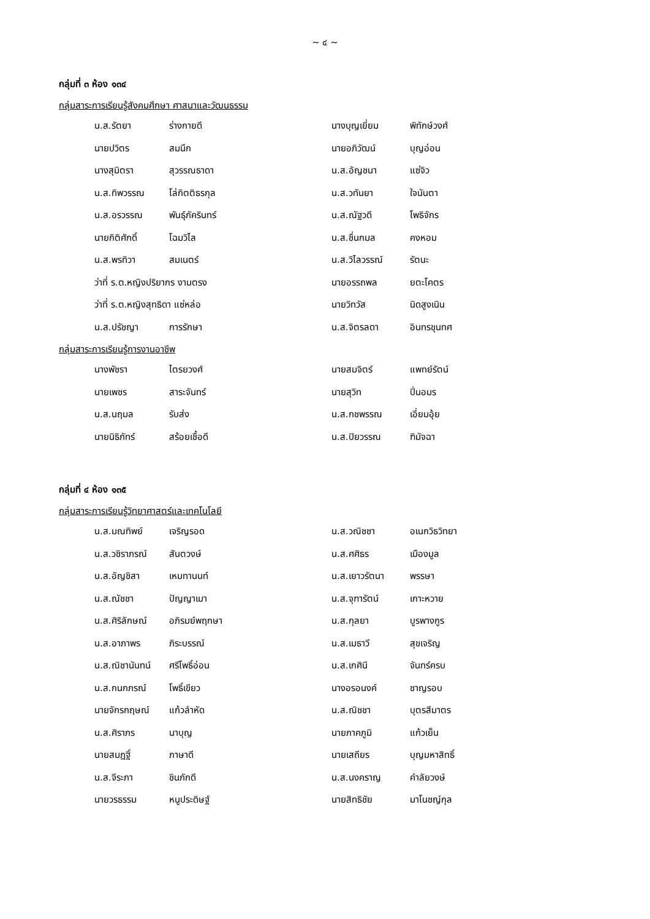~ ๔ ~
กลุ่มที่ ๓ ห้อง ๑๓๔
กลุ่มสาระการเรียนรู้สังคมศึกษา ศาสนาและวัฒนธรรม
| น.ส.รัตยา | ร่างกายดี | นางบุญเยี่ยม | พิทักษ์วงศ์ |
| นายปวิตร | สมนึก | นายอภิวัฒน์ | บุญอ่อน |
| นางสุมิตรา | สุวรรณธาดา | น.ส.อัญชนา | แซ่จิว |
| น.ส.ทิพวรรณ | โล่กิตติธรกุล | น.ส.วทันยา | ใจนันตา |
| น.ส.อรวรรณ | พันธุ์ภัครินทร์ | น.ส.ณัฐวดี | โพธิจักร |
| นายกิติศักดิ์ | โฉมวิไล | น.ส.ชื่นกมล | คงหอม |
| น.ส.พรทิวา | สมเนตร์ | น.ส.วิไลวรรณ์ | รัตนะ |
| ว่าที่ ร.ต.หญิงปริยากร งามตรง | | นายอรรถพล | ยตะโคตร |
| ว่าที่ ร.ต.หญิงสุทธิดา แซ่หล่อ | | นายวิทวัส | นิดสูงเนิน |
| น.ส.ปรัชญา | การรักษา | น.ส.จิตรลดา | อินทรขุนทศ |
กลุ่มสาระการเรียนรู้การงานอาชีพ
| นางพัชรา | ไตรยวงศ์ | นายสมจิตร์ | แพทย์รัตน์ |
| นายเพชร | สาระจันทร์ | นายสุวิท | ปิ่นอมร |
| น.ส.นฤมล | รับส่ง | น.ส.กชพรรณ | เอี่ยมอุ้ย |
| นายนิธิภัทร์ | สร้อยเชื้อดี | น.ส.ปิยวรรณ | ฑิมัจฉา |
กลุ่มที่ ๔ ห้อง ๑๓๕
กลุ่มสาระการเรียนรู้วิทยาศาสตร์และเทคโนโลยี
| น.ส.มณทิพย์ | เจริญรอด | น.ส.วณิชชา | อเนกวิธวิทยา |
| น.ส.วชิราภรณ์ | สันตวงษ์ | น.ส.ศศิธร | เมืองมูล |
| น.ส.อัญชิสา | เหมทานนท์ | น.ส.เยาวรัตนา | พรรษา |
| น.ส.ณัชชา | ปัญญาเมา | น.ส.จุฑารัตน์ | เกาะหวาย |
| น.ส.ศิริลักษณ์ | อภิรมย์พฤกษา | น.ส.กุลยา | บูรพางกูร |
| น.ส.อาภาพร | ภิระบรรณ์ | น.ส.เมธาวี | สุขเจริญ |
| น.ส.ณิชานันทน์ | ศรีโพธิ์อ่อน | น.ส.เกศินี | จันทร์ครบ |
| น.ส.กนกภรณ์ | โพธิ์เขียว | นางอรอนงค์ | ชาญรอบ |
| นายจักรกฤษณ์ | แก้วลำหัด | น.ส.ณิชชา | บุตรสีมาตร |
| น.ส.ศิราภร | นาบุญ | นายภาคภูมิ | แก้วเย็น |
| นายสมฎฐิ์ | ภาษาดี | นายเสถียร | บุญมหาสิทธิ์ |
| น.ส.จีระภา | ชินภักดี | น.ส.นงคราญ | คำลัยวงษ์ |
| นายวรธรรม | หนูประดิษฐ์ | นายสิทธิชัย | มาโนชญ์กุล |